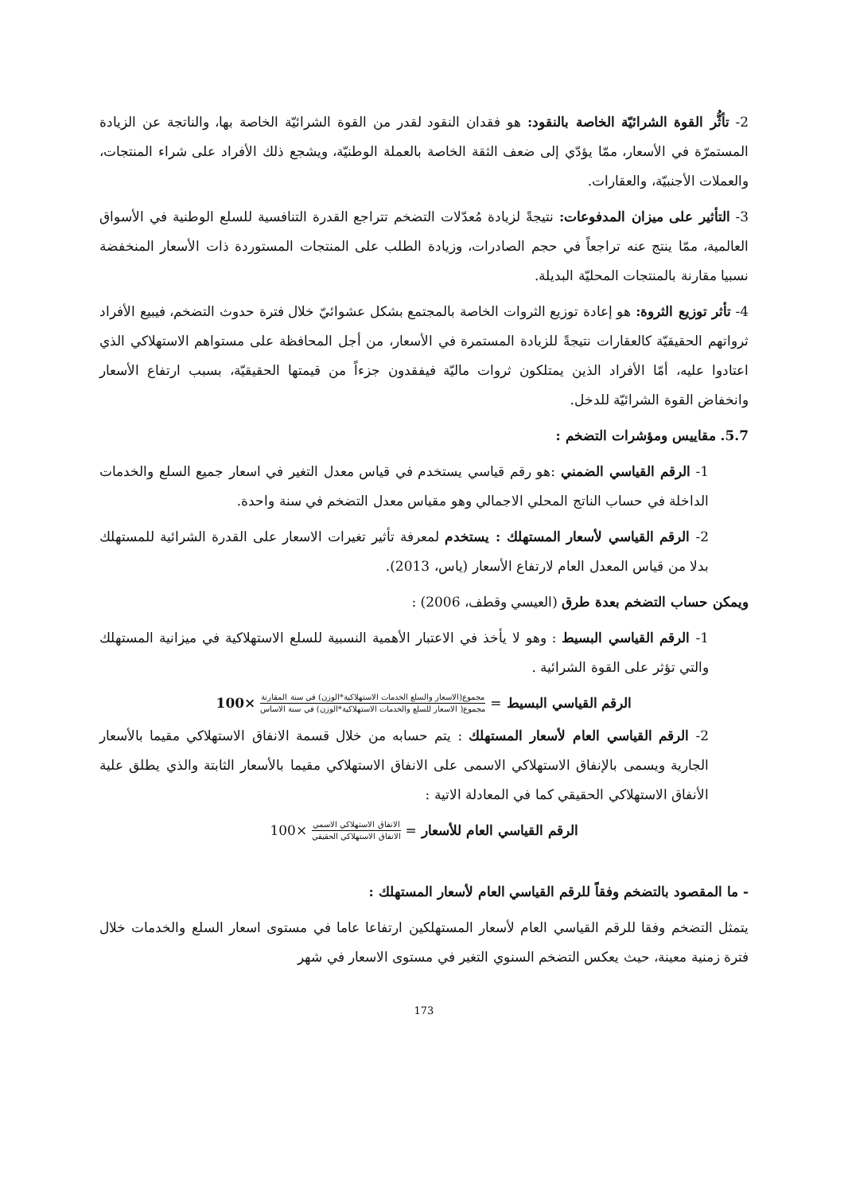2- تأثُّر القوة الشرائيّة الخاصة بالنقود: هو فقدان النقود لقدر من القوة الشرائيّة الخاصة بها، والناتجة عن الزيادة المستمرّة في الأسعار، ممّا يؤدّي إلى ضعف الثقة الخاصة بالعملة الوطنيّة، ويشجع ذلك الأفراد على شراء المنتجات، والعملات الأجنبيّة، والعقارات.
3- التأثير على ميزان المدفوعات: نتيجةً لزيادة مُعدّلات التضخم تتراجع القدرة التنافسية للسلع الوطنية في الأسواق العالمية، ممّا ينتج عنه تراجعاً في حجم الصادرات، وزيادة الطلب على المنتجات المستوردة ذات الأسعار المنخفضة نسبيا مقارنة بالمنتجات المحليّة البديلة.
4- تأثر توزيع الثروة: هو إعادة توزيع الثروات الخاصة بالمجتمع بشكل عشوائيّ خلال فترة حدوث التضخم، فيبيع الأفراد ثرواتهم الحقيقيّة كالعقارات نتيجةً للزيادة المستمرة في الأسعار، من أجل المحافظة على مستواهم الاستهلاكي الذي اعتادوا عليه، أمّا الأفراد الذين يمتلكون ثروات ماليّة فيفقدون جزءاً من قيمتها الحقيقيّة، بسبب ارتفاع الأسعار وانخفاض القوة الشرائيّة للدخل.
5.7. مقاييس ومؤشرات التضخم :
1- الرقم القياسي الضمني :هو رقم قياسي يستخدم في قياس معدل التغير في اسعار جميع السلع والخدمات الداخلة في حساب الناتج المحلي الاجمالي وهو مقياس معدل التضخم في سنة واحدة.
2- الرقم القياسي لأسعار المستهلك : يستخدم لمعرفة تأثير تغيرات الاسعار على القدرة الشرائية للمستهلك بدلا من قياس المعدل العام لارتفاع الأسعار (ياس، 2013).
ويمكن حساب التضخم بعدة طرق (العيسي وقطف، 2006) :
1- الرقم القياسي البسيط : وهو لا يأخذ في الاعتبار الأهمية النسبية للسلع الاستهلاكية في ميزانية المستهلك والتي تؤثر على القوة الشرائية .
الرقم القياسي البسيط = مجموع(الاسعار والسلع الخدمات الاستهلاكية*الوزن) في سنة المقارنة مجموع( الاسعار للسلع والخدمات الاستهلاكية*الوزن) في سنة الاساس ×100
2- الرقم القياسي العام لأسعار المستهلك : يتم حسابه من خلال قسمة الانفاق الاستهلاكي مقيما بالأسعار الجارية ويسمى بالإنفاق الاستهلاكي الاسمى على الانفاق الاستهلاكي مقيما بالأسعار الثابتة والذي يطلق علية الأنفاق الاستهلاكي الحقيقي كما في المعادلة الاتية :
الرقم القياسي العام للأسعار = الانفاق الاستهلاكي الاسمي الانفاق الاستهلاكي الحقيقي ×100
- ما المقصود بالتضخم وفقاً للرقم القياسي العام لأسعار المستهلك :
يتمثل التضخم وفقا للرقم القياسي العام لأسعار المستهلكين ارتفاعا عاما في مستوى اسعار السلع والخدمات خلال فترة زمنية معينة، حيث يعكس التضخم السنوي التغير في مستوى الاسعار في شهر
173